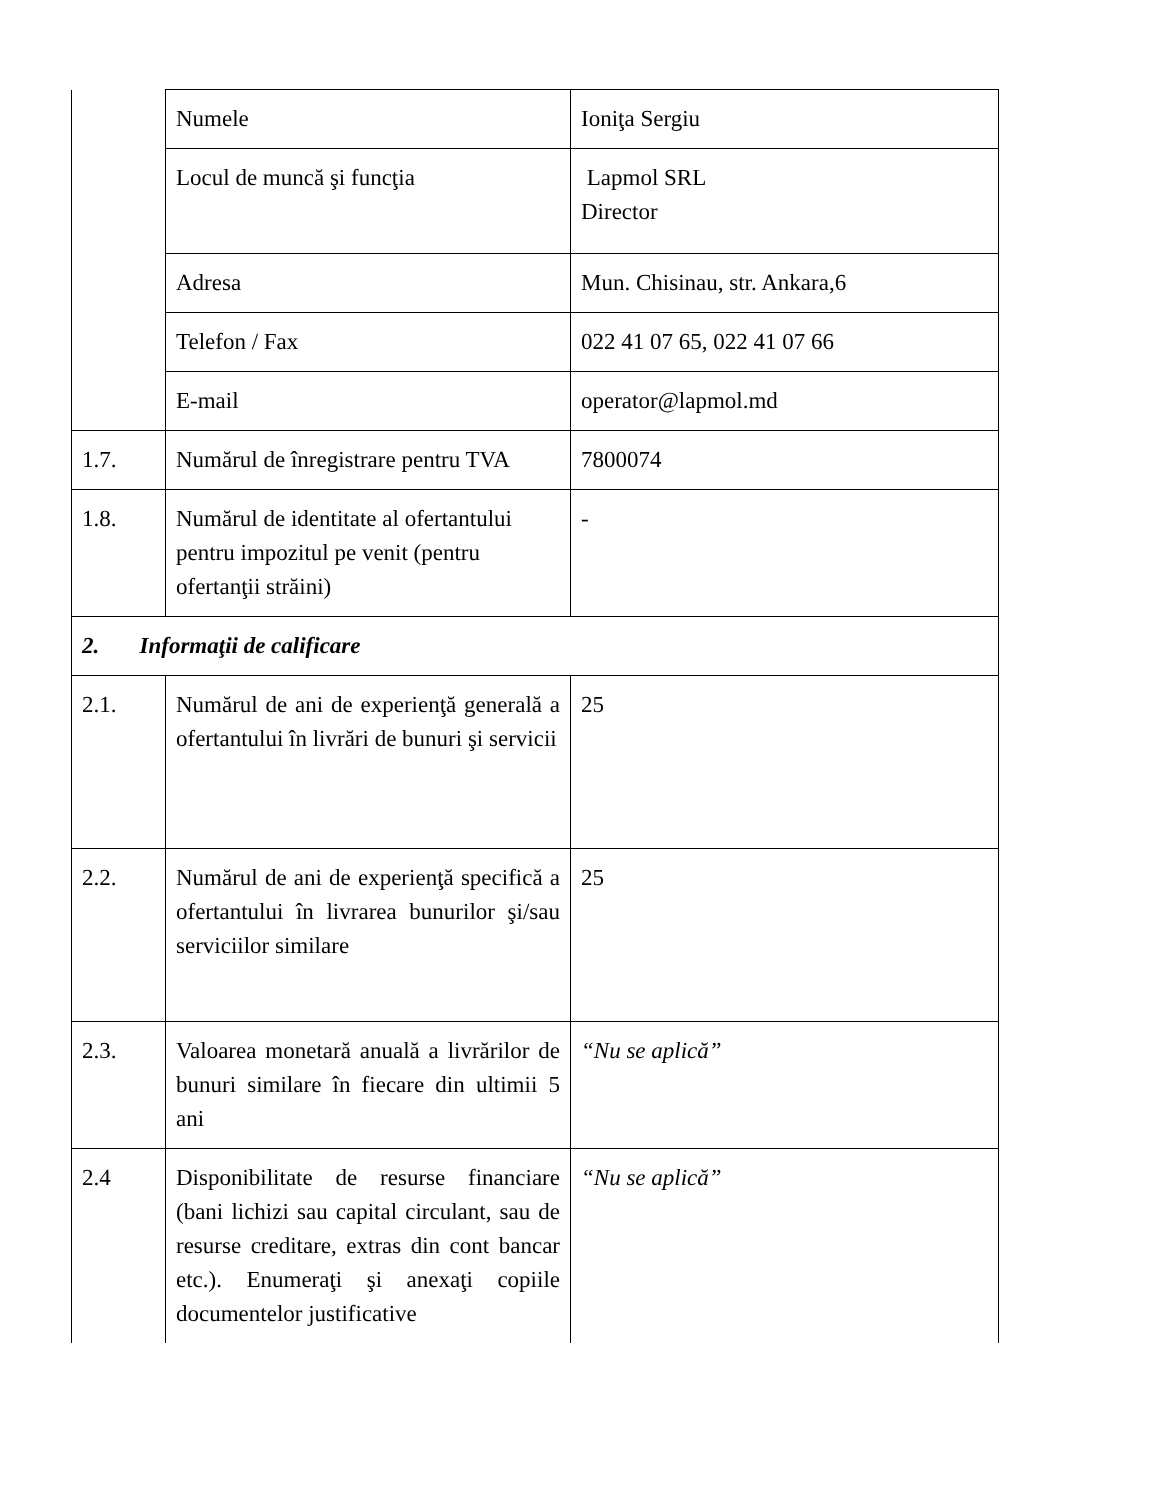| | Numele | Ioniţa Sergiu |
| | Locul de muncă şi funcţia | Lapmol SRL Director |
| | Adresa | Mun. Chisinau, str. Ankara,6 |
| | Telefon / Fax | 022 41 07 65, 022 41 07 66 |
| | E-mail | operator@lapmol.md |
| 1.7. | Numărul de înregistrare pentru TVA | 7800074 |
| 1.8. | Numărul de identitate al ofertantului pentru impozitul pe venit (pentru ofertanţii străini) | - |
| 2. Informaţii de calificare | | |
| 2.1. | Numărul de ani de experienţă generală a ofertantului în livrări de bunuri şi servicii | 25 |
| 2.2. | Numărul de ani de experienţă specifică a ofertantului în livrarea bunurilor şi/sau serviciilor similare | 25 |
| 2.3. | Valoarea monetară anuală a livrărilor de bunuri similare în fiecare din ultimii 5 ani | “Nu se aplică” |
| 2.4 | Disponibilitate de resurse financiare (bani lichizi sau capital circulant, sau de resurse creditare, extras din cont bancar etc.). Enumeraţi şi anexaţi copiile documentelor justificative | “Nu se aplică” |